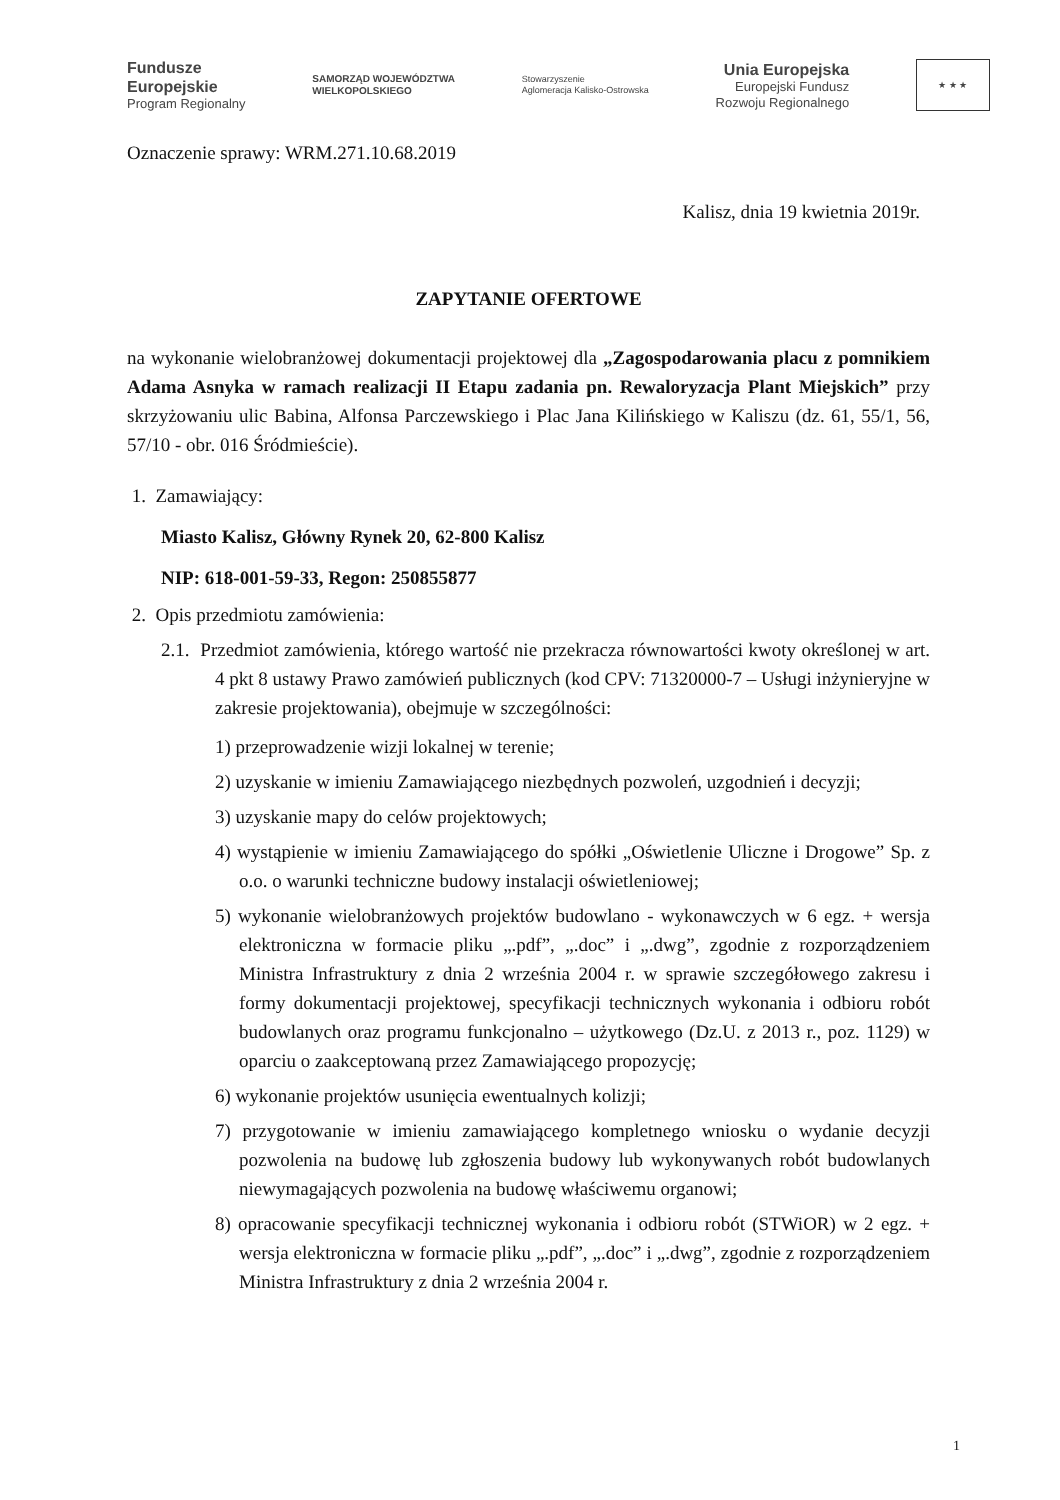Fundusze
Europejskie
Program Regionalny
SAMORZĄD WOJEWÓDZTWA
WIELKOPOLSKIEGO
Stowarzyszenie
Aglomeracja Kalisko-Ostrowska
Unia Europejska
Europejski Fundusz
Rozwoju Regionalnego
★ ★ ★
Oznaczenie sprawy: WRM.271.10.68.2019
Kalisz, dnia 19 kwietnia 2019r.
ZAPYTANIE OFERTOWE
na wykonanie wielobranżowej dokumentacji projektowej dla „Zagospodarowania placu z pomnikiem Adama Asnyka w ramach realizacji II Etapu zadania pn. Rewaloryzacja Plant Miejskich” przy skrzyżowaniu ulic Babina, Alfonsa Parczewskiego i Plac Jana Kilińskiego w Kaliszu (dz. 61, 55/1, 56, 57/10 - obr. 016 Śródmieście).
1. Zamawiający:
Miasto Kalisz, Główny Rynek 20, 62-800 Kalisz
NIP: 618-001-59-33, Regon: 250855877
2. Opis przedmiotu zamówienia:
2.1. Przedmiot zamówienia, którego wartość nie przekracza równowartości kwoty określonej w art. 4 pkt 8 ustawy Prawo zamówień publicznych (kod CPV: 71320000-7 – Usługi inżynieryjne w zakresie projektowania), obejmuje w szczególności:
1) przeprowadzenie wizji lokalnej w terenie;
2) uzyskanie w imieniu Zamawiającego niezbędnych pozwoleń, uzgodnień i decyzji;
3) uzyskanie mapy do celów projektowych;
4) wystąpienie w imieniu Zamawiającego do spółki „Oświetlenie Uliczne i Drogowe” Sp. z o.o. o warunki techniczne budowy instalacji oświetleniowej;
5) wykonanie wielobranżowych projektów budowlano - wykonawczych w 6 egz. + wersja elektroniczna w formacie pliku „.pdf”, „.doc” i „.dwg”, zgodnie z rozporządzeniem Ministra Infrastruktury z dnia 2 września 2004 r. w sprawie szczegółowego zakresu i formy dokumentacji projektowej, specyfikacji technicznych wykonania i odbioru robót budowlanych oraz programu funkcjonalno – użytkowego (Dz.U. z 2013 r., poz. 1129) w oparciu o zaakceptowaną przez Zamawiającego propozycję;
6) wykonanie projektów usunięcia ewentualnych kolizji;
7) przygotowanie w imieniu zamawiającego kompletnego wniosku o wydanie decyzji pozwolenia na budowę lub zgłoszenia budowy lub wykonywanych robót budowlanych niewymagających pozwolenia na budowę właściwemu organowi;
8) opracowanie specyfikacji technicznej wykonania i odbioru robót (STWiOR) w 2 egz. + wersja elektroniczna w formacie pliku „.pdf”, „.doc” i „.dwg”, zgodnie z rozporządzeniem Ministra Infrastruktury z dnia 2 września 2004 r.
1